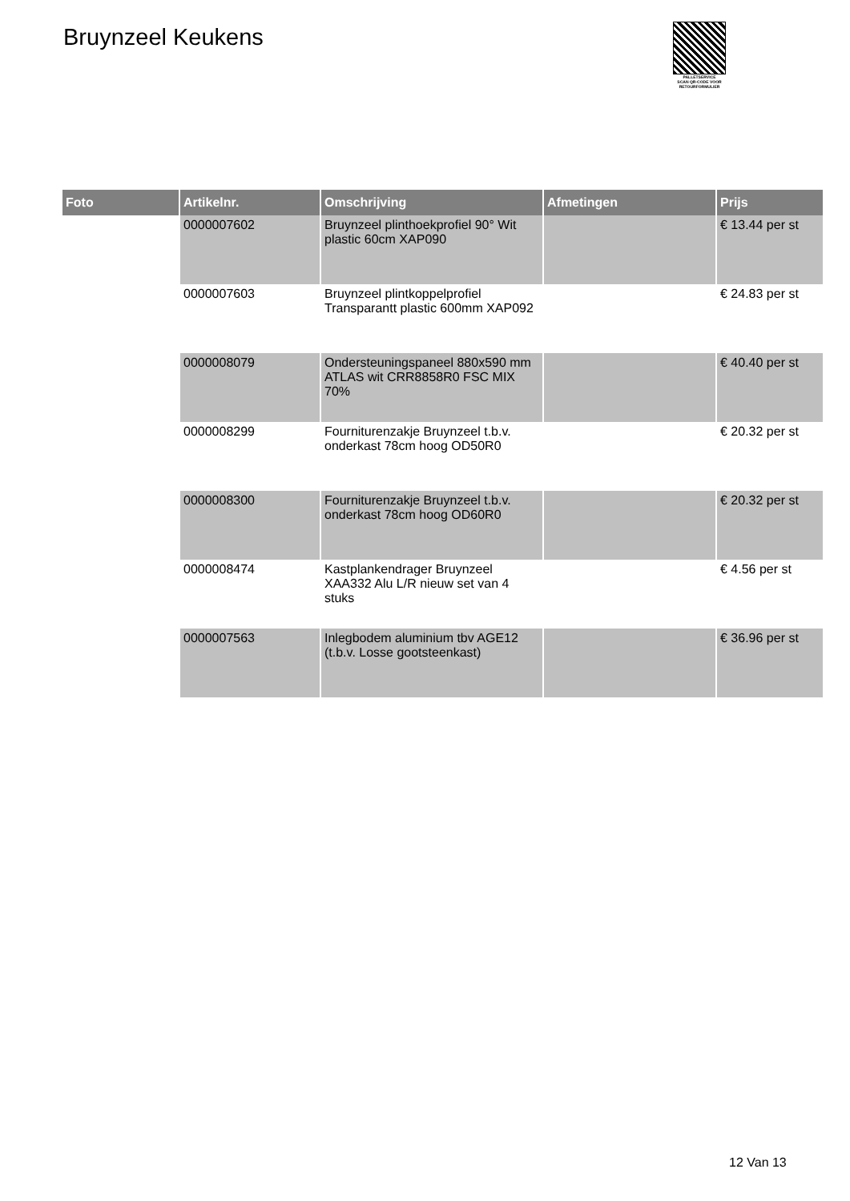Bruynzeel Keukens
PALLETSERVICE
SCAN QR-CODE VOOR RETOURFORMULIER
| Foto | Artikelnr. | Omschrijving | Afmetingen | Prijs |
| --- | --- | --- | --- | --- |
| | 0000007602 | Bruynzeel plinthoekprofiel 90° Wit plastic 60cm XAP090 | | € 13.44 per st |
| | 0000007603 | Bruynzeel plintkoppelprofiel Transparantt plastic 600mm XAP092 | | € 24.83 per st |
| | 0000008079 | Ondersteuningspaneel 880x590 mm ATLAS wit CRR8858R0 FSC MIX 70% | | € 40.40 per st |
| | 0000008299 | Fourniturenzakje Bruynzeel t.b.v. onderkast 78cm hoog OD50R0 | | € 20.32 per st |
| | 0000008300 | Fourniturenzakje Bruynzeel t.b.v. onderkast 78cm hoog OD60R0 | | € 20.32 per st |
| | 0000008474 | Kastplankendrager Bruynzeel XAA332 Alu L/R nieuw set van 4 stuks | | € 4.56 per st |
| | 0000007563 | Inlegbodem aluminium tbv AGE12 (t.b.v. Losse gootsteenkast) | | € 36.96 per st |
12 Van 13